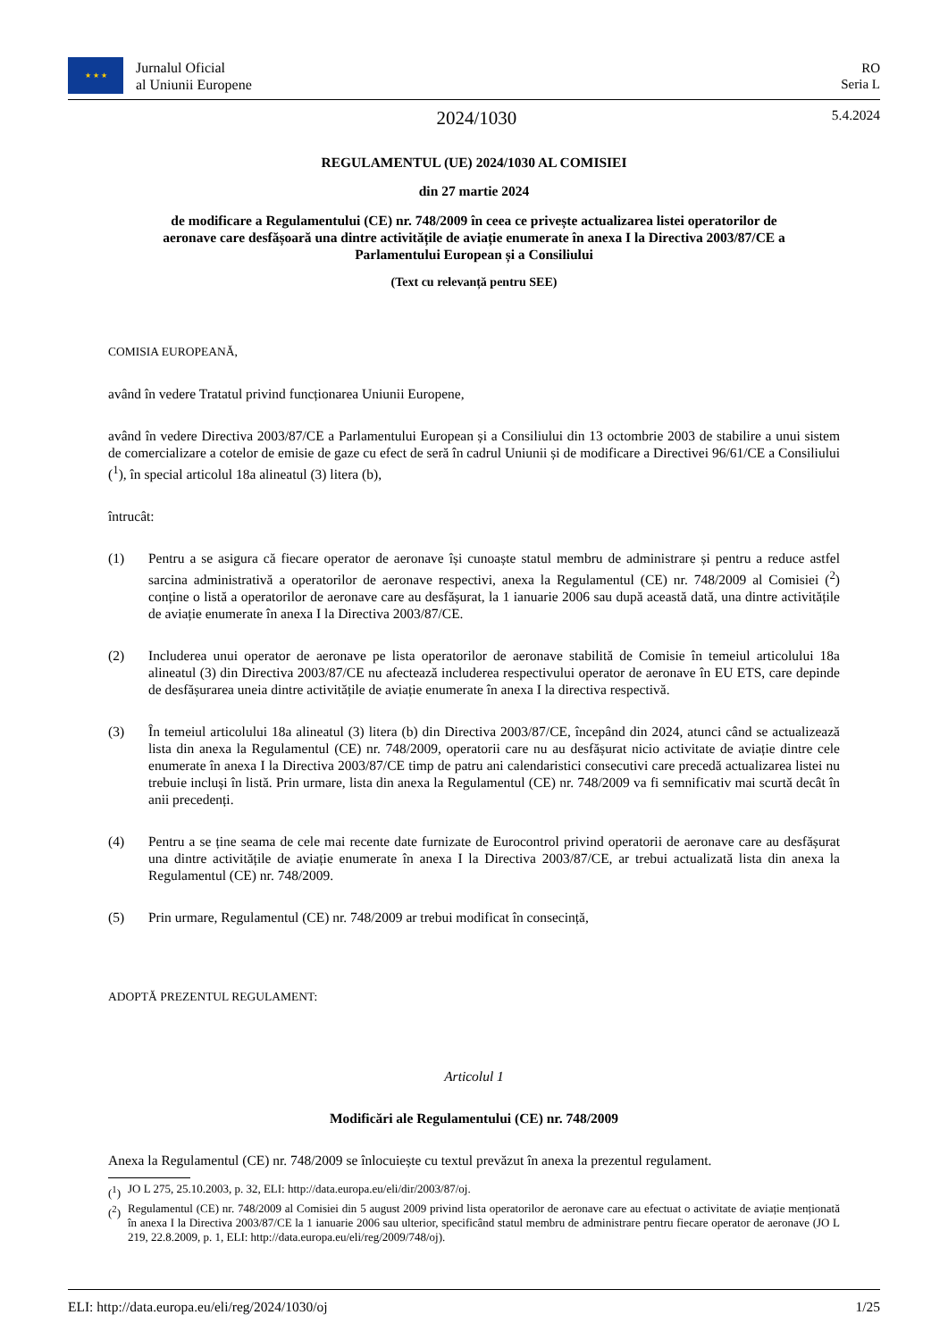★ ★ ★ Jurnalul Oficial
al Uniunii Europene
RO
Seria L
2024/1030
5.4.2024
REGULAMENTUL (UE) 2024/1030 AL COMISIEI
din 27 martie 2024
de modificare a Regulamentului (CE) nr. 748/2009 în ceea ce privește actualizarea listei operatorilor de aeronave care desfășoară una dintre activitățile de aviație enumerate în anexa I la Directiva 2003/87/CE a Parlamentului European și a Consiliului
(Text cu relevanță pentru SEE)
COMISIA EUROPEANĂ,
având în vedere Tratatul privind funcționarea Uniunii Europene,
având în vedere Directiva 2003/87/CE a Parlamentului European și a Consiliului din 13 octombrie 2003 de stabilire a unui sistem de comercializare a cotelor de emisie de gaze cu efect de seră în cadrul Uniunii și de modificare a Directivei 96/61/CE a Consiliului (<sup>1</sup>), în special articolul 18a alineatul (3) litera (b),
întrucât:
(1) Pentru a se asigura că fiecare operator de aeronave își cunoaște statul membru de administrare și pentru a reduce astfel sarcina administrativă a operatorilor de aeronave respectivi, anexa la Regulamentul (CE) nr. 748/2009 al Comisiei (<sup>2</sup>) conține o listă a operatorilor de aeronave care au desfășurat, la 1 ianuarie 2006 sau după această dată, una dintre activitățile de aviație enumerate în anexa I la Directiva 2003/87/CE.
(2) Includerea unui operator de aeronave pe lista operatorilor de aeronave stabilită de Comisie în temeiul articolului 18a alineatul (3) din Directiva 2003/87/CE nu afectează includerea respectivului operator de aeronave în EU ETS, care depinde de desfășurarea uneia dintre activitățile de aviație enumerate în anexa I la directiva respectivă.
(3) În temeiul articolului 18a alineatul (3) litera (b) din Directiva 2003/87/CE, începând din 2024, atunci când se actualizează lista din anexa la Regulamentul (CE) nr. 748/2009, operatorii care nu au desfășurat nicio activitate de aviație dintre cele enumerate în anexa I la Directiva 2003/87/CE timp de patru ani calendaristici consecutivi care precedă actualizarea listei nu trebuie incluși în listă. Prin urmare, lista din anexa la Regulamentul (CE) nr. 748/2009 va fi semnificativ mai scurtă decât în anii precedenți.
(4) Pentru a se ține seama de cele mai recente date furnizate de Eurocontrol privind operatorii de aeronave care au desfășurat una dintre activitățile de aviație enumerate în anexa I la Directiva 2003/87/CE, ar trebui actualizată lista din anexa la Regulamentul (CE) nr. 748/2009.
(5) Prin urmare, Regulamentul (CE) nr. 748/2009 ar trebui modificat în consecință,
ADOPTĂ PREZENTUL REGULAMENT:
Articolul 1
Modificări ale Regulamentului (CE) nr. 748/2009
Anexa la Regulamentul (CE) nr. 748/2009 se înlocuiește cu textul prevăzut în anexa la prezentul regulament.
(<sup>1</sup>) JO L 275, 25.10.2003, p. 32, ELI: http://data.europa.eu/eli/dir/2003/87/oj.
(<sup>2</sup>) Regulamentul (CE) nr. 748/2009 al Comisiei din 5 august 2009 privind lista operatorilor de aeronave care au efectuat o activitate de aviație menționată în anexa I la Directiva 2003/87/CE la 1 ianuarie 2006 sau ulterior, specificând statul membru de administrare pentru fiecare operator de aeronave (JO L 219, 22.8.2009, p. 1, ELI: http://data.europa.eu/eli/reg/2009/748/oj).
ELI: http://data.europa.eu/eli/reg/2024/1030/oj
1/25